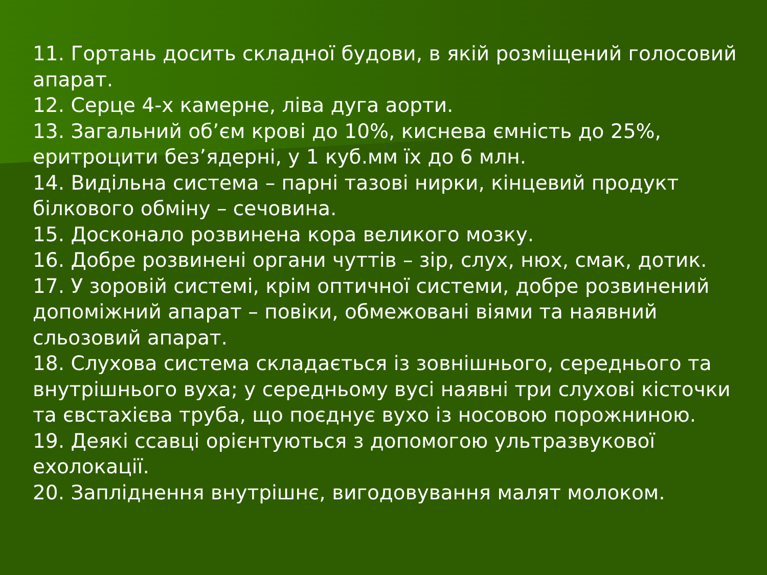11. Гортань досить складної будови, в якій розміщений голосовий апарат.
12. Серце 4-х камерне, ліва дуга аорти.
13. Загальний об’єм крові до 10%, киснева ємність до 25%, еритроцити без’ядерні, у 1 куб.мм їх до 6 млн.
14. Видільна система – парні тазові нирки, кінцевий продукт білкового обміну – сечовина.
15. Досконало розвинена кора великого мозку.
16. Добре розвинені органи чуттів – зір, слух, нюх, смак, дотик.
17. У зоровій системі, крім оптичної системи, добре розвинений допоміжний апарат – повіки, обмежовані віями та наявний сльозовий апарат.
18. Слухова система складається із зовнішнього, середнього та внутрішнього вуха; у середньому вусі наявні три слухові кісточки та євстахієва труба, що поєднує вухо із носовою порожниною.
19. Деякі ссавці орієнтуються з допомогою ультразвукової ехолокації.
20. Запліднення внутрішнє, вигодовування малят молоком.